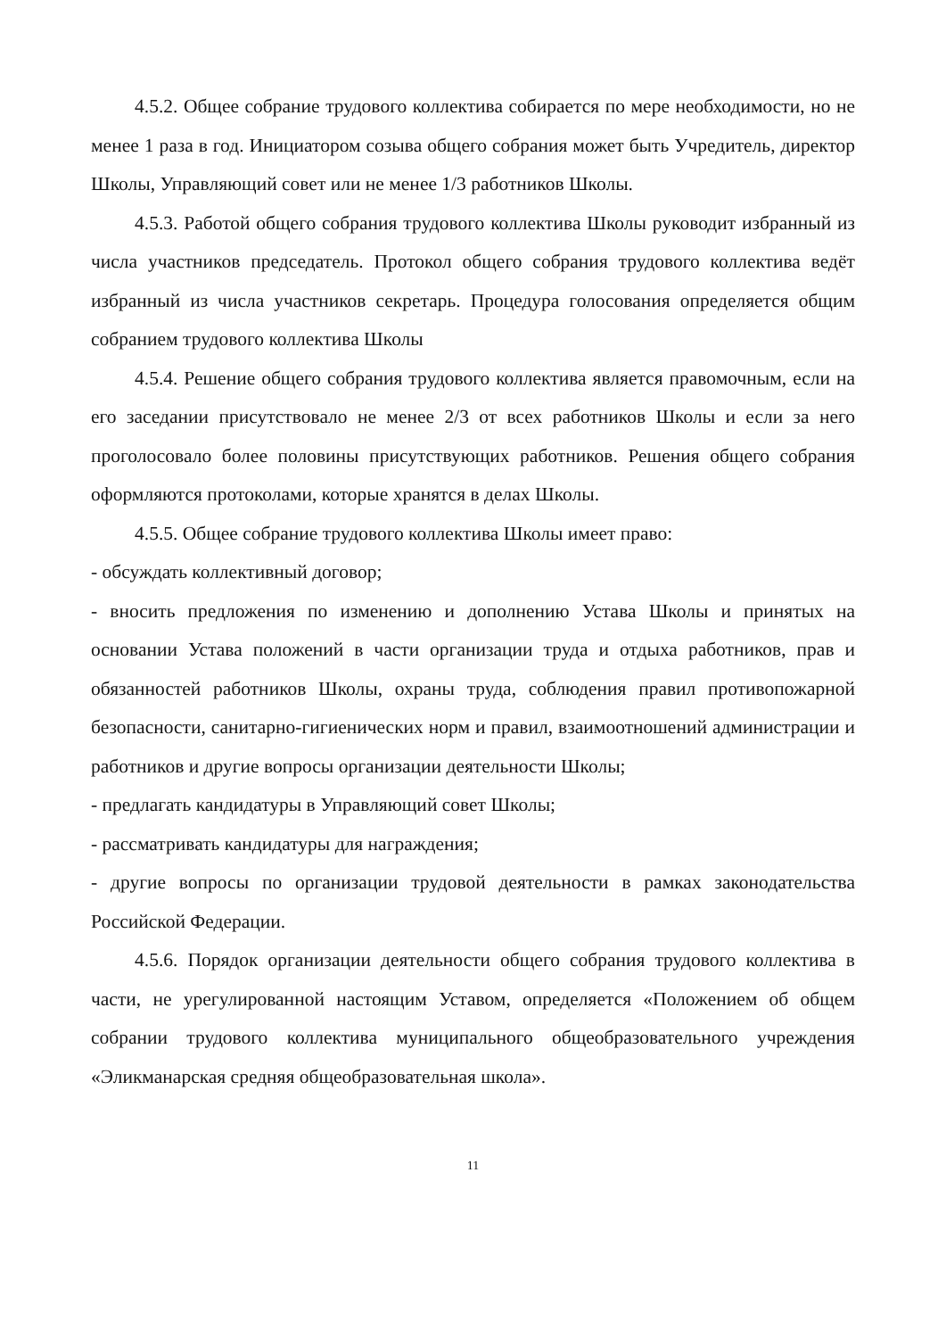4.5.2. Общее собрание трудового коллектива собирается по мере необходимости, но не менее 1 раза в год. Инициатором созыва общего собрания может быть Учредитель, директор Школы, Управляющий совет или не менее 1/3 работников Школы.
4.5.3. Работой общего собрания трудового коллектива Школы руководит избранный из числа участников председатель. Протокол общего собрания трудового коллектива ведёт избранный из числа участников секретарь. Процедура голосования определяется общим собранием трудового коллектива Школы
4.5.4. Решение общего собрания трудового коллектива является правомочным, если на его заседании присутствовало не менее 2/3 от всех работников Школы и если за него проголосовало более половины присутствующих работников. Решения общего собрания оформляются протоколами, которые хранятся в делах Школы.
4.5.5. Общее собрание трудового коллектива Школы имеет право:
- обсуждать коллективный договор;
- вносить предложения по изменению и дополнению Устава Школы и принятых на основании Устава положений в части организации труда и отдыха работников, прав и обязанностей работников Школы, охраны труда, соблюдения правил противопожарной безопасности, санитарно-гигиенических норм и правил, взаимоотношений администрации и работников и другие вопросы организации деятельности Школы;
- предлагать кандидатуры в Управляющий совет Школы;
- рассматривать кандидатуры для награждения;
- другие вопросы по организации трудовой деятельности в рамках законодательства Российской Федерации.
4.5.6. Порядок организации деятельности общего собрания трудового коллектива в части, не урегулированной настоящим Уставом, определяется «Положением об общем собрании трудового коллектива муниципального общеобразовательного учреждения «Эликманарская средняя общеобразовательная школа».
11